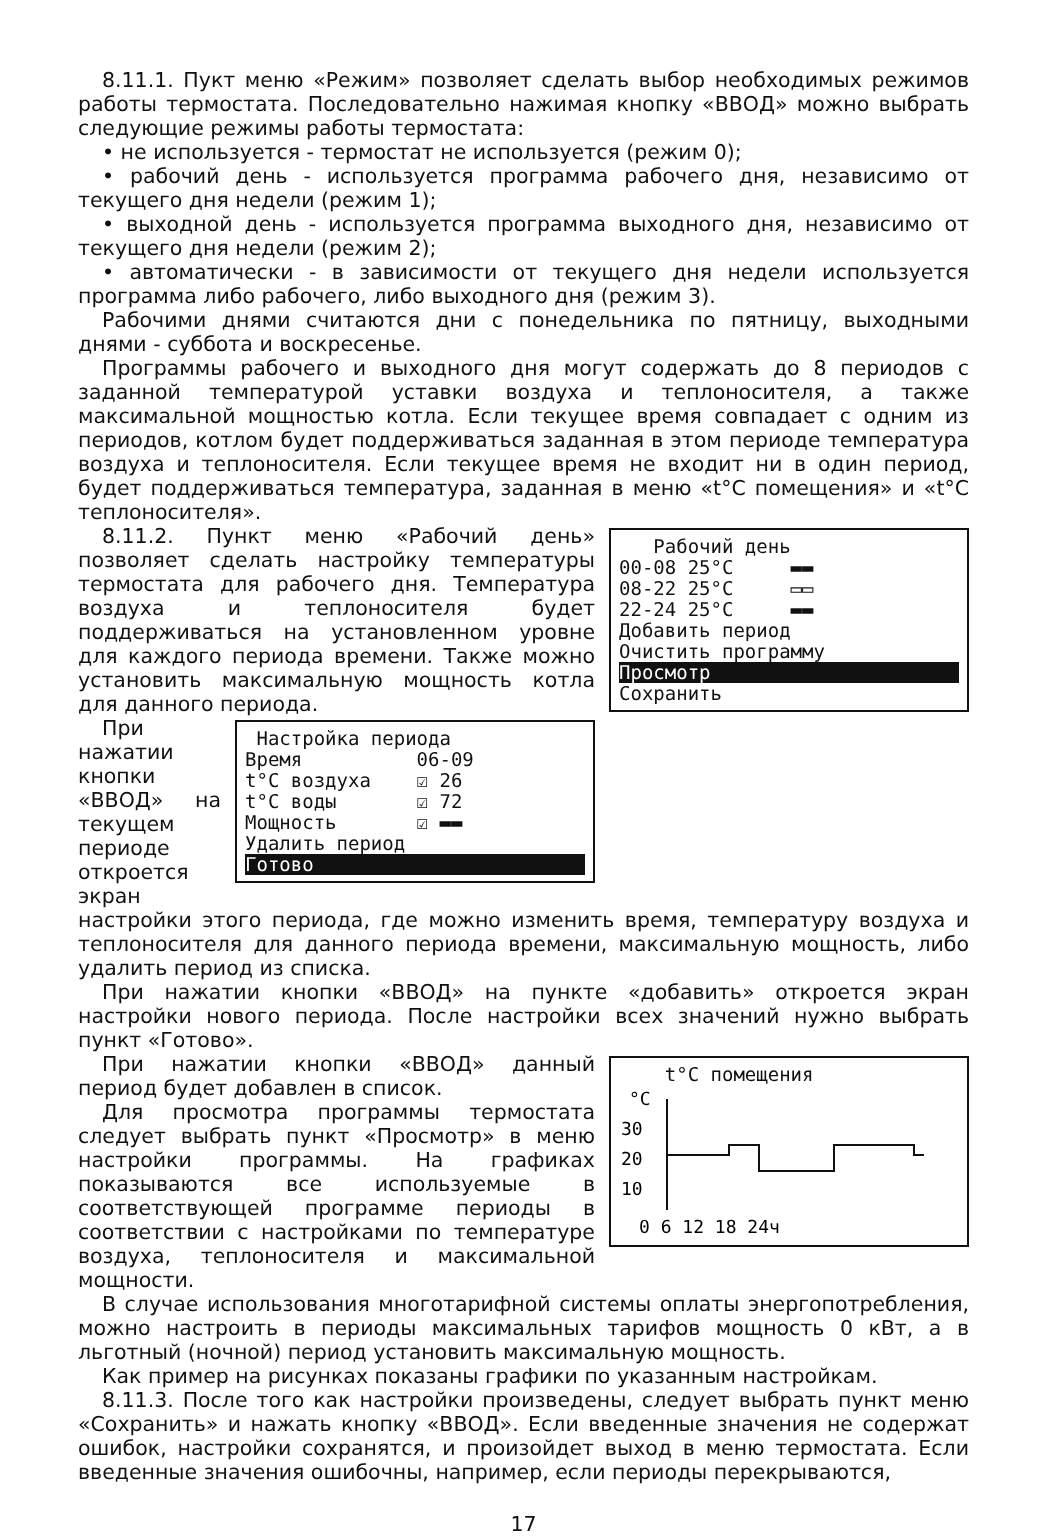8.11.1. Пукт меню «Режим» позволяет сделать выбор необходимых режимов работы термостата. Последовательно нажимая кнопку «ВВОД» можно выбрать следующие режимы работы термостата:
• не используется - термостат не используется (режим 0);
• рабочий день - используется программа рабочего дня, независимо от текущего дня недели (режим 1);
• выходной день - используется программа выходного дня, независимо от текущего дня недели (режим 2);
• автоматически - в зависимости от текущего дня недели используется программа либо рабочего, либо выходного дня (режим 3).
Рабочими днями считаются дни с понедельника по пятницу, выходными днями - суббота и воскресенье.
Программы рабочего и выходного дня могут содержать до 8 периодов с заданной температурой уставки воздуха и теплоносителя, а также максимальной мощностью котла. Если текущее время совпадает с одним из периодов, котлом будет поддерживаться заданная в этом периоде температура воздуха и теплоносителя. Если текущее время не входит ни в один период, будет поддерживаться температура, заданная в меню «t°C помещения» и «t°C теплоносителя».
Рабочий день
00-08 25°C ▬▬
08-22 25°C ▭▭
22-24 25°C ▬▬
Добавить период
Очистить программу
Просмотр
Сохранить
8.11.2. Пункт меню «Рабочий день» позволяет сделать настройку температуры термостата для рабочего дня. Температура воздуха и теплоносителя будет поддерживаться на установленном уровне для каждого периода времени. Также можно установить максимальную мощность котла для данного периода.
Настройка периода
Время 06-09
t°C воздуха ☑ 26
t°C воды ☑ 72
Мощность ☑ ▬▬
Удалить период
Готово
При нажатии кнопки «ВВОД» на текущем периоде откроется экран настройки этого периода, где можно изменить время, температуру воздуха и теплоносителя для данного периода времени, максимальную мощность, либо удалить период из списка.
При нажатии кнопки «ВВОД» на пункте «добавить» откроется экран настройки нового периода. После настройки всех значений нужно выбрать пункт «Готово».
t°C помещения
°C
30
20
10
0 6 12 18 24ч
При нажатии кнопки «ВВОД» данный период будет добавлен в список.
Для просмотра программы термостата следует выбрать пункт «Просмотр» в меню настройки программы. На графиках показываются все используемые в соответствующей программе периоды в соответствии с настройками по температуре воздуха, теплоносителя и максимальной мощности.
В случае использования многотарифной системы оплаты энергопотребления, можно настроить в периоды максимальных тарифов мощность 0 кВт, а в льготный (ночной) период установить максимальную мощность.
Как пример на рисунках показаны графики по указанным настройкам.
8.11.3. После того как настройки произведены, следует выбрать пункт меню «Сохранить» и нажать кнопку «ВВОД». Если введенные значения не содержат ошибок, настройки сохранятся, и произойдет выход в меню термостата. Если введенные значения ошибочны, например, если периоды перекрываются,
17